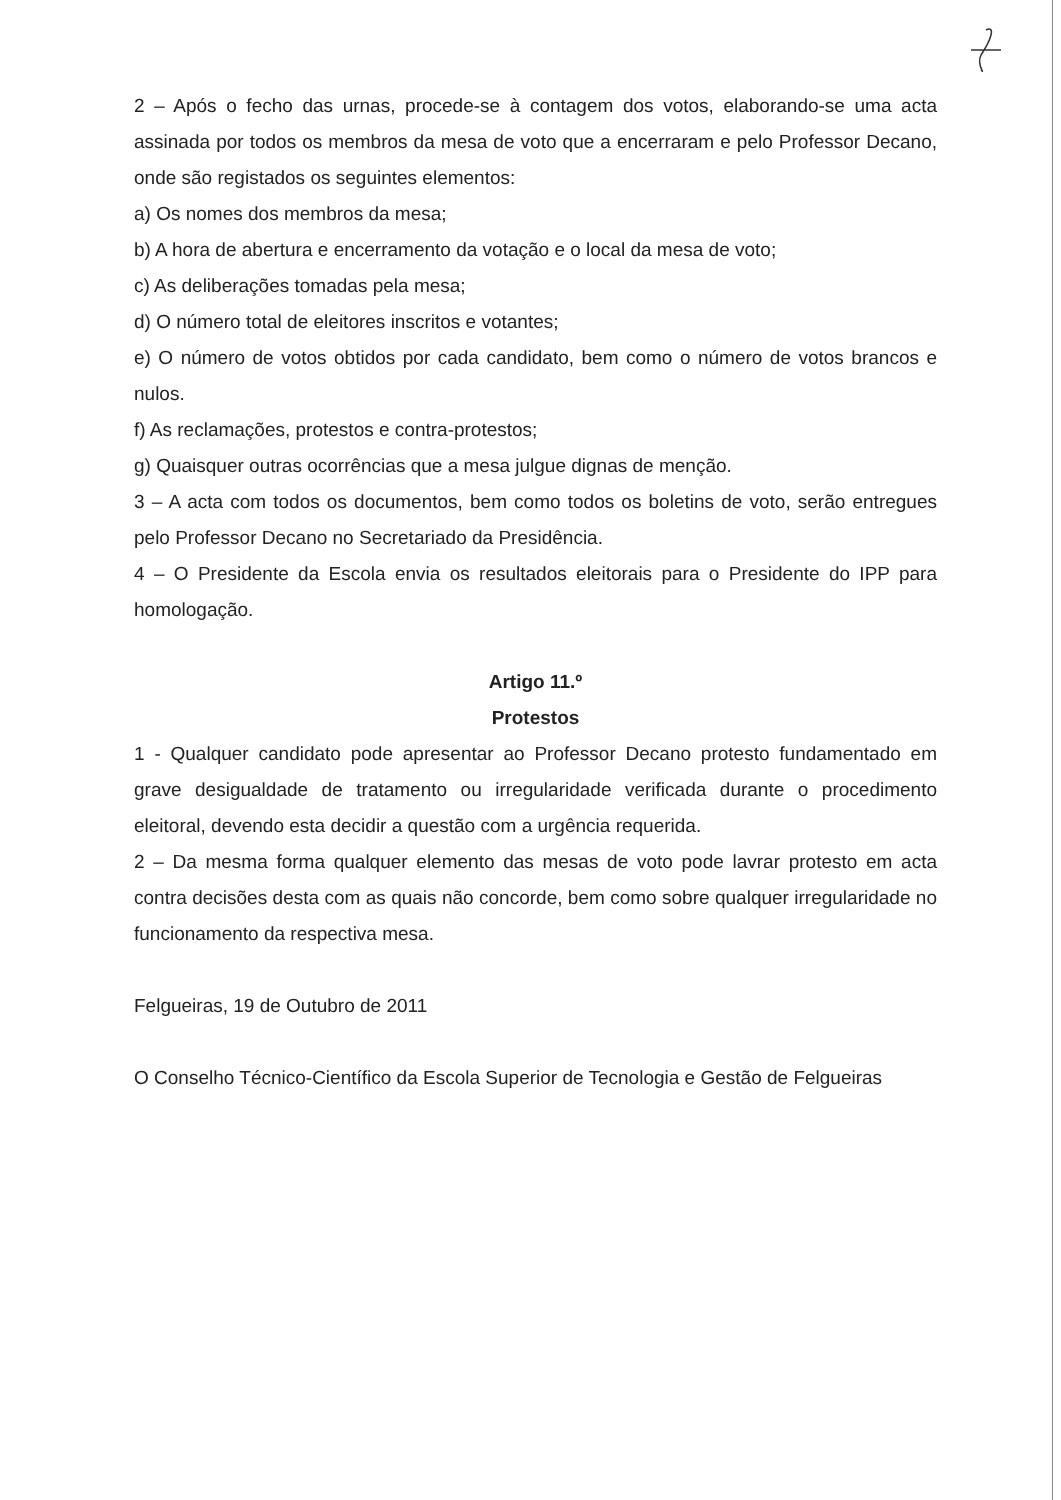2 – Após o fecho das urnas, procede-se à contagem dos votos, elaborando-se uma acta assinada por todos os membros da mesa de voto que a encerraram e pelo Professor Decano, onde são registados os seguintes elementos:
a) Os nomes dos membros da mesa;
b) A hora de abertura e encerramento da votação e o local da mesa de voto;
c) As deliberações tomadas pela mesa;
d) O número total de eleitores inscritos e votantes;
e) O número de votos obtidos por cada candidato, bem como o número de votos brancos e nulos.
f) As reclamações, protestos e contra-protestos;
g) Quaisquer outras ocorrências que a mesa julgue dignas de menção.
3 – A acta com todos os documentos, bem como todos os boletins de voto, serão entregues pelo Professor Decano no Secretariado da Presidência.
4 – O Presidente da Escola envia os resultados eleitorais para o Presidente do IPP para homologação.
Artigo 11.º
Protestos
1 - Qualquer candidato pode apresentar ao Professor Decano protesto fundamentado em grave desigualdade de tratamento ou irregularidade verificada durante o procedimento eleitoral, devendo esta decidir a questão com a urgência requerida.
2 – Da mesma forma qualquer elemento das mesas de voto pode lavrar protesto em acta contra decisões desta com as quais não concorde, bem como sobre qualquer irregularidade no funcionamento da respectiva mesa.
Felgueiras, 19 de Outubro de 2011
O Conselho Técnico-Científico da Escola Superior de Tecnologia e Gestão de Felgueiras